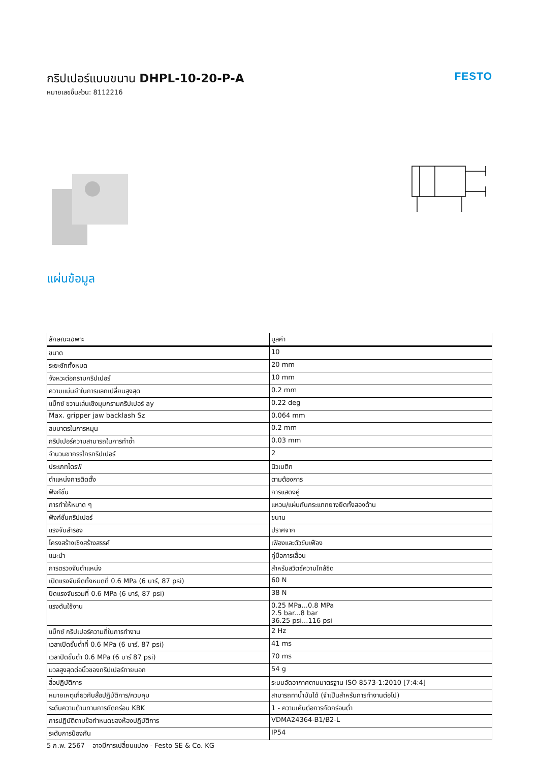กริปเปอร์แบบขนาน DHPL-10-20-P-A
หมายเลขชิ้นส่วน: 8112216
FESTO
แผ่นข้อมูล
| ลักษณะเฉพาะ | มูลค่า |
| --- | --- |
| ขนาด | 10 |
| ระยะชักทั้งหมด | 20 mm |
| จังหวะต่อกรามกริปเปอร์ | 10 mm |
| ความแม่นยำในการแลกเปลี่ยนสูงสุด | 0.2 mm |
| แม็กซ์ ขวานเล่นเชิงมุมกรามกริปเปอร์ ay | 0.22 deg |
| Max. gripper jaw backlash Sz | 0.064 mm |
| สมมาตรในการหมุน | 0.2 mm |
| กริปเปอร์ความสามารถในการทำซ้ำ | 0.03 mm |
| จำนวนขากรรไกรกริปเปอร์ | 2 |
| ประเภทไดรฟ์ | นิวเมติก |
| ตำแหน่งการติดตั้ง | ตามต้องการ |
| ฟังก์ชั่น | การแสดงคู่ |
| การทำให้หมาด ๆ | แหวน/แผ่นกันกระแทกยางยืดทั้งสองด้าน |
| ฟังก์ชั่นกริปเปอร์ | ขนาน |
| แรงจับสำรอง | ปราศจาก |
| โครงสร้างเชิงสร้างสรรค์ | เฟืองและตัวขับเฟือง |
| แนะนำ | คู่มือการเลื่อน |
| การตรวจจับตำแหน่ง | สำหรับสวิตช์ความใกล้ชิด |
| เปิดแรงจับยึดทั้งหมดที่ 0.6 MPa (6 บาร์, 87 psi) | 60 N |
| ปิดแรงจับรวมที่ 0.6 MPa (6 บาร์, 87 psi) | 38 N |
| แรงดันใช้งาน | 0.25 MPa...0.8 MPa 2.5 bar...8 bar 36.25 psi...116 psi |
| แม็กซ์ กริปเปอร์ความถี่ในการทำงาน | 2 Hz |
| เวลาเปิดขั้นต่ำที่ 0.6 MPa (6 บาร์, 87 psi) | 41 ms |
| เวลาปิดขั้นต่ำ 0.6 MPa (6 บาร์ 87 psi) | 70 ms |
| มวลสูงสุดต่อนิ้วของกริปเปอร์ภายนอก | 54 g |
| สื่อปฏิบัติการ | ระบบอัดอากาศตามมาตรฐาน ISO 8573-1:2010 [7:4:4] |
| หมายเหตุเกี่ยวกับสื่อปฏิบัติการ/ควบคุม | สามารถทาน้ำมันได้ (จำเป็นสำหรับการทำงานต่อไป) |
| ระดับความต้านทานการกัดกร่อน KBK | 1 - ความเค้นต่อการกัดกร่อนต่ำ |
| การปฏิบัติตามข้อกำหนดของห้องปฏิบัติการ | VDMA24364-B1/B2-L |
| ระดับการป้องกัน | IP54 |
5 ก.พ. 2567 – อาจมีการเปลี่ยนแปลง - Festo SE & Co. KG